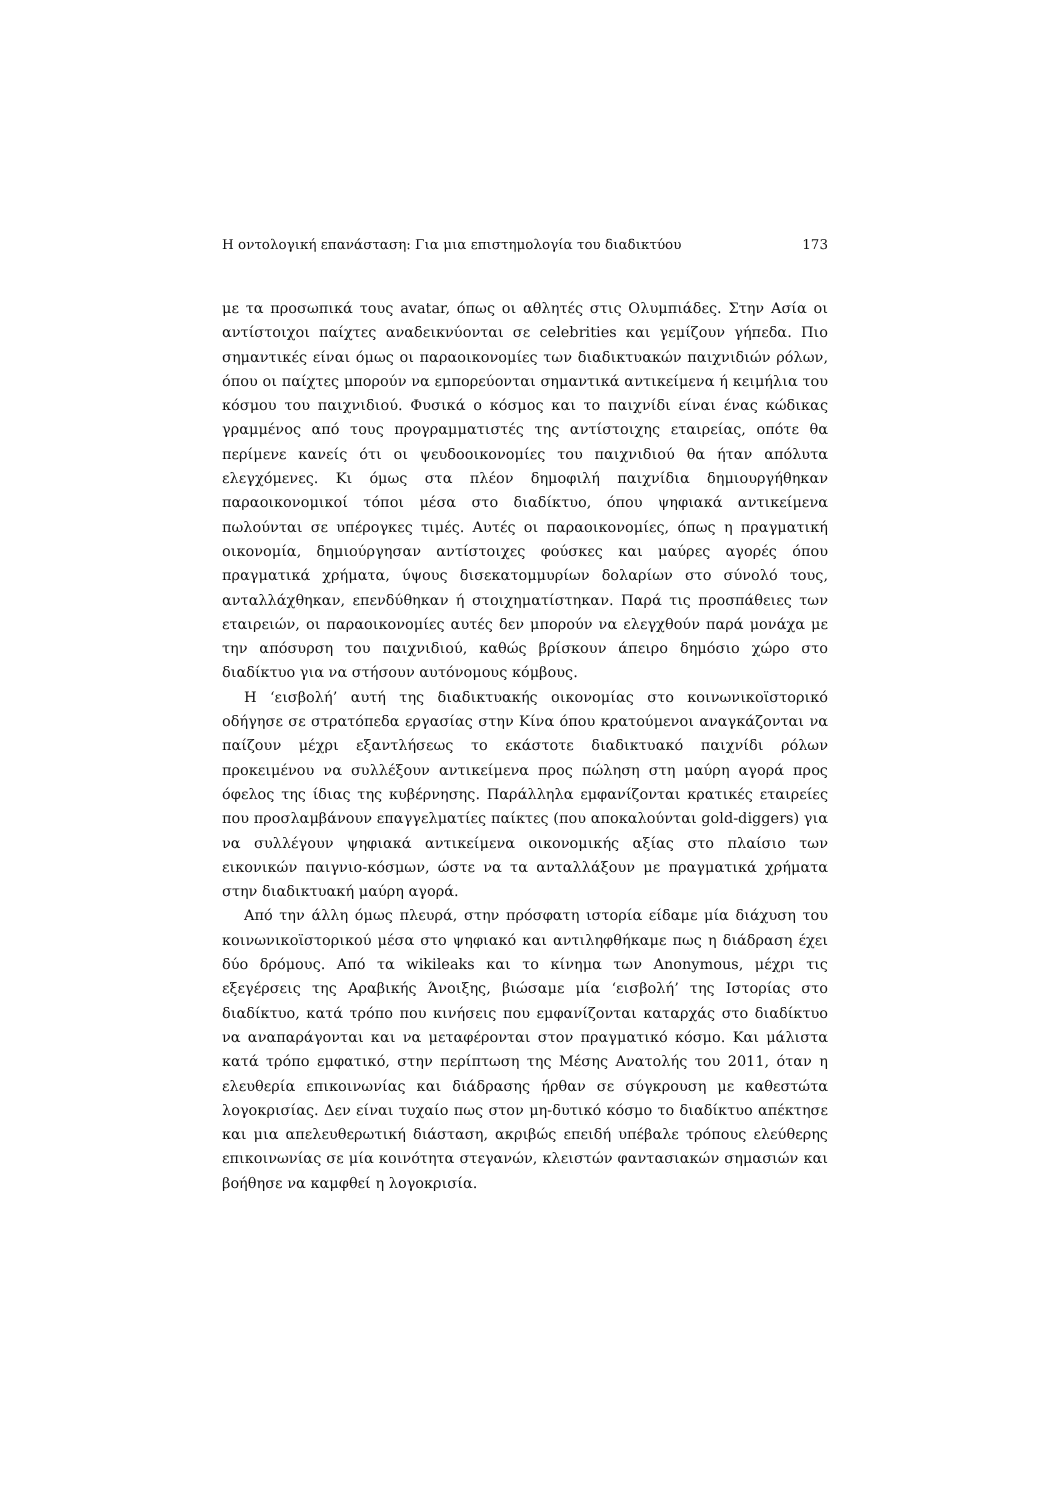Η οντολογική επανάσταση: Για μια επιστημολογία του διαδικτύου 173
με τα προσωπικά τους avatar, όπως οι αθλητές στις Ολυμπιάδες. Στην Ασία οι αντίστοιχοι παίχτες αναδεικνύονται σε celebrities και γεμίζουν γήπεδα. Πιο σημαντικές είναι όμως οι παραοικονομίες των διαδικτυακών παιχνιδιών ρόλων, όπου οι παίχτες μπορούν να εμπορεύονται σημαντικά αντικείμενα ή κειμήλια του κόσμου του παιχνιδιού. Φυσικά ο κόσμος και το παιχνίδι είναι ένας κώδικας γραμμένος από τους προγραμματιστές της αντίστοιχης εταιρείας, οπότε θα περίμενε κανείς ότι οι ψευδοοικονομίες του παιχνιδιού θα ήταν απόλυτα ελεγχόμενες. Κι όμως στα πλέον δημοφιλή παιχνίδια δημιουργήθηκαν παραοικονομικοί τόποι μέσα στο διαδίκτυο, όπου ψηφιακά αντικείμενα πωλούνται σε υπέρογκες τιμές. Αυτές οι παραοικονομίες, όπως η πραγματική οικονομία, δημιούργησαν αντίστοιχες φούσκες και μαύρες αγορές όπου πραγματικά χρήματα, ύψους δισεκατομμυρίων δολαρίων στο σύνολό τους, ανταλλάχθηκαν, επενδύθηκαν ή στοιχηματίστηκαν. Παρά τις προσπάθειες των εταιρειών, οι παραοικονομίες αυτές δεν μπορούν να ελεγχθούν παρά μονάχα με την απόσυρση του παιχνιδιού, καθώς βρίσκουν άπειρο δημόσιο χώρο στο διαδίκτυο για να στήσουν αυτόνομους κόμβους.
Η ‘εισβολή’ αυτή της διαδικτυακής οικονομίας στο κοινωνικοϊστορικό οδήγησε σε στρατόπεδα εργασίας στην Κίνα όπου κρατούμενοι αναγκάζονται να παίζουν μέχρι εξαντλήσεως το εκάστοτε διαδικτυακό παιχνίδι ρόλων προκειμένου να συλλέξουν αντικείμενα προς πώληση στη μαύρη αγορά προς όφελος της ίδιας της κυβέρνησης. Παράλληλα εμφανίζονται κρατικές εταιρείες που προσλαμβάνουν επαγγελματίες παίκτες (που αποκαλούνται gold-diggers) για να συλλέγουν ψηφιακά αντικείμενα οικονομικής αξίας στο πλαίσιο των εικονικών παιγνιο-κόσμων, ώστε να τα ανταλλάξουν με πραγματικά χρήματα στην διαδικτυακή μαύρη αγορά.
Από την άλλη όμως πλευρά, στην πρόσφατη ιστορία είδαμε μία διάχυση του κοινωνικοϊστορικού μέσα στο ψηφιακό και αντιληφθήκαμε πως η διάδραση έχει δύο δρόμους. Από τα wikileaks και το κίνημα των Anonymous, μέχρι τις εξεγέρσεις της Αραβικής Άνοιξης, βιώσαμε μία ‘εισβολή’ της Ιστορίας στο διαδίκτυο, κατά τρόπο που κινήσεις που εμφανίζονται καταρχάς στο διαδίκτυο να αναπαράγονται και να μεταφέρονται στον πραγματικό κόσμο. Και μάλιστα κατά τρόπο εμφατικό, στην περίπτωση της Μέσης Ανατολής του 2011, όταν η ελευθερία επικοινωνίας και διάδρασης ήρθαν σε σύγκρουση με καθεστώτα λογοκρισίας. Δεν είναι τυχαίο πως στον μη-δυτικό κόσμο το διαδίκτυο απέκτησε και μια απελευθερωτική διάσταση, ακριβώς επειδή υπέβαλε τρόπους ελεύθερης επικοινωνίας σε μία κοινότητα στεγανών, κλειστών φαντασιακών σημασιών και βοήθησε να καμφθεί η λογοκρισία.